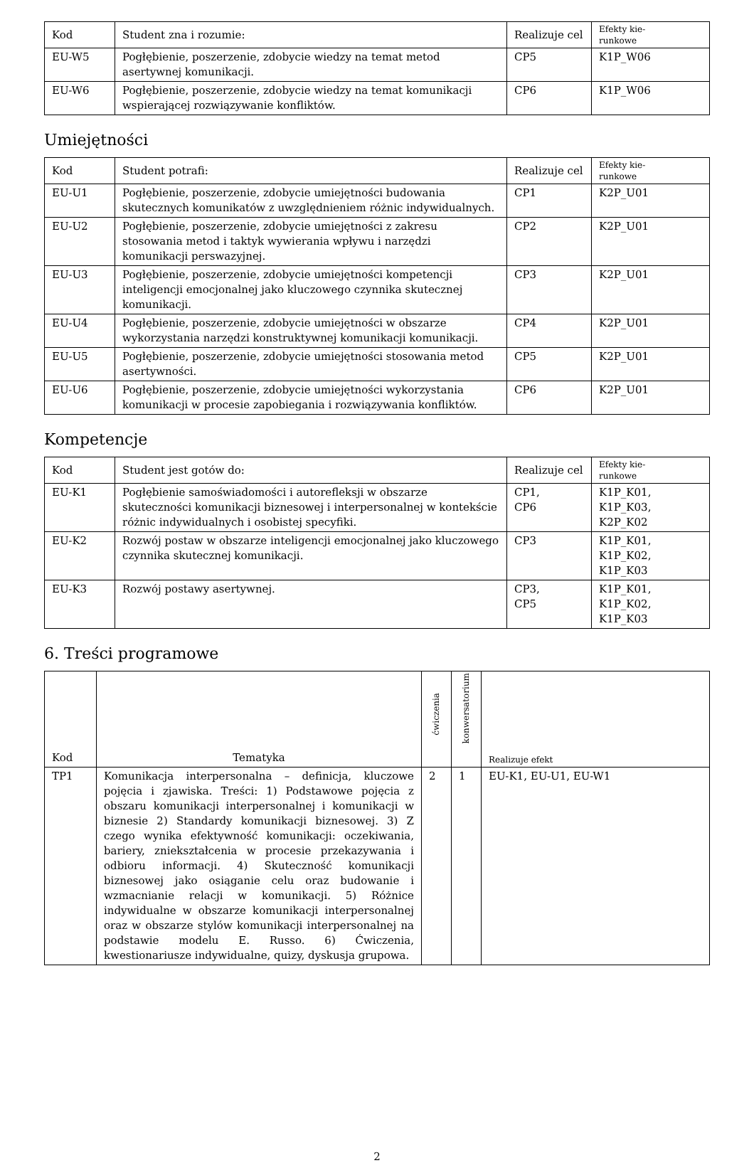| Kod | Student zna i rozumie: | Realizuje cel | Efekty kie- runkowe |
| --- | --- | --- | --- |
| EU-W5 | Pogłębienie, poszerzenie, zdobycie wiedzy na temat metod asertywnej komunikacji. | CP5 | K1P_W06 |
| EU-W6 | Pogłębienie, poszerzenie, zdobycie wiedzy na temat komunikacji wspierającej rozwiązywanie konfliktów. | CP6 | K1P_W06 |
Umiejętności
| Kod | Student potrafi: | Realizuje cel | Efekty kie- runkowe |
| --- | --- | --- | --- |
| EU-U1 | Pogłębienie, poszerzenie, zdobycie umiejętności budowania skutecznych komunikatów z uwzględnieniem różnic indywidualnych. | CP1 | K2P_U01 |
| EU-U2 | Pogłębienie, poszerzenie, zdobycie umiejętności z zakresu stosowania metod i taktyk wywierania wpływu i narzędzi komunikacji perswazyjnej. | CP2 | K2P_U01 |
| EU-U3 | Pogłębienie, poszerzenie, zdobycie umiejętności kompetencji inteligencji emocjonalnej jako kluczowego czynnika skutecznej komunikacji. | CP3 | K2P_U01 |
| EU-U4 | Pogłębienie, poszerzenie, zdobycie umiejętności w obszarze wykorzystania narzędzi konstruktywnej komunikacji komunikacji. | CP4 | K2P_U01 |
| EU-U5 | Pogłębienie, poszerzenie, zdobycie umiejętności stosowania metod asertywności. | CP5 | K2P_U01 |
| EU-U6 | Pogłębienie, poszerzenie, zdobycie umiejętności wykorzystania komunikacji w procesie zapobiegania i rozwiązywania konfliktów. | CP6 | K2P_U01 |
Kompetencje
| Kod | Student jest gotów do: | Realizuje cel | Efekty kie- runkowe |
| --- | --- | --- | --- |
| EU-K1 | Pogłębienie samoświadomości i autorefleksji w obszarze skuteczności komunikacji biznesowej i interpersonalnej w kontekście różnic indywidualnych i osobistej specyfiki. | CP1, CP6 | K1P_K01, K1P_K03, K2P_K02 |
| EU-K2 | Rozwój postaw w obszarze inteligencji emocjonalnej jako kluczowego czynnika skutecznej komunikacji. | CP3 | K1P_K01, K1P_K02, K1P_K03 |
| EU-K3 | Rozwój postawy asertywnej. | CP3, CP5 | K1P_K01, K1P_K02, K1P_K03 |
6. Treści programowe
| Kod | Tematyka | ćwiczenia | konwersatorium | Realizuje efekt |
| --- | --- | --- | --- | --- |
| TP1 | Komunikacja interpersonalna – definicja, kluczowe pojęcia i zjawiska. Treści: 1) Podstawowe pojęcia z obszaru komunikacji interpersonalnej i komunikacji w biznesie 2) Standardy komunikacji biznesowej. 3) Z czego wynika efektywność komunikacji: oczekiwania, bariery, zniekształcenia w procesie przekazywania i odbioru informacji. 4) Skuteczność komunikacji biznesowej jako osiąganie celu oraz budowanie i wzmacnianie relacji w komunikacji. 5) Różnice indywidualne w obszarze komunikacji interpersonalnej oraz w obszarze stylów komunikacji interpersonalnej na podstawie modelu E. Russo. 6) Ćwiczenia, kwestionariusze indywidualne, quizy, dyskusja grupowa. | 2 | 1 | EU-K1, EU-U1, EU-W1 |
2